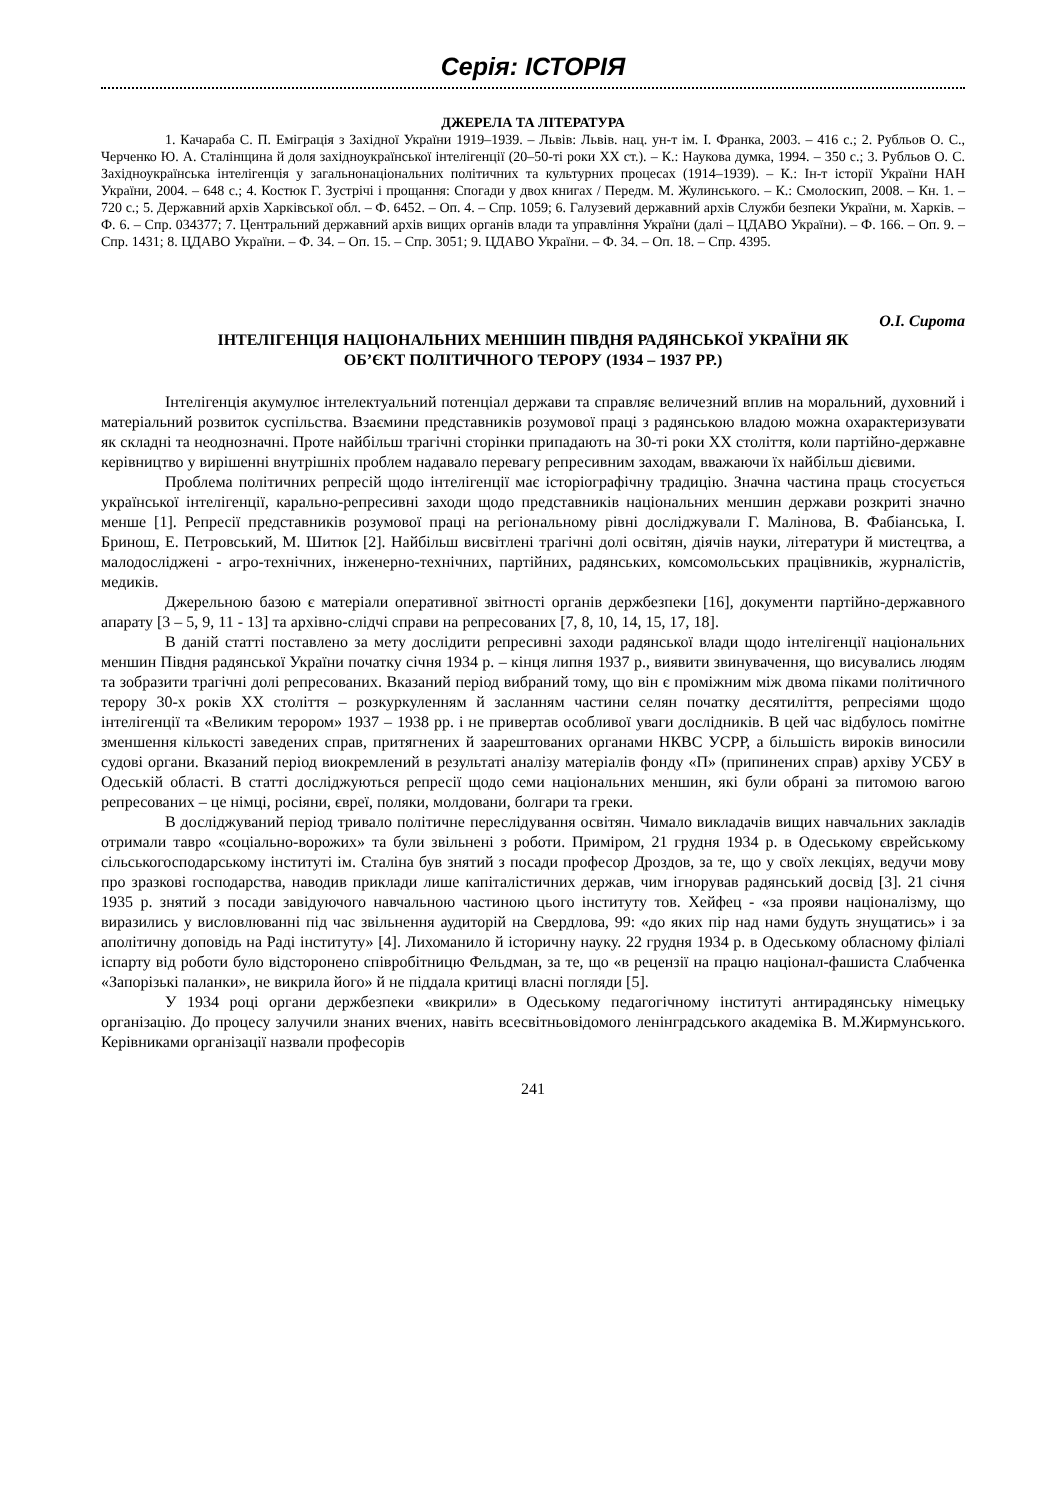Серія: ІСТОРІЯ
ДЖЕРЕЛА ТА ЛІТЕРАТУРА
1. Качараба С. П. Еміграція з Західної України 1919–1939. – Львів: Львів. нац. ун-т ім. І. Франка, 2003. – 416 с.; 2. Рубльов О. С., Черченко Ю. А. Сталінщина й доля західноукраїнської інтелігенції (20–50-ті роки ХХ ст.). – К.: Наукова думка, 1994. – 350 с.; 3. Рубльов О. С. Західноукраїнська інтелігенція у загальнонаціональних політичних та культурних процесах (1914–1939). – К.: Ін-т історії України НАН України, 2004. – 648 с.; 4. Костюк Г. Зустрічі і прощання: Спогади у двох книгах / Передм. М. Жулинського. – К.: Смолоскип, 2008. – Кн. 1. – 720 с.; 5. Державний архів Харківської обл. – Ф. 6452. – Оп. 4. – Спр. 1059; 6. Галузевий державний архів Служби безпеки України, м. Харків. – Ф. 6. – Спр. 034377; 7. Центральний державний архів вищих органів влади та управління України (далі – ЦДАВО України). – Ф. 166. – Оп. 9. – Спр. 1431; 8. ЦДАВО України. – Ф. 34. – Оп. 15. – Спр. 3051; 9. ЦДАВО України. – Ф. 34. – Оп. 18. – Спр. 4395.
О.І. Сирота
ІНТЕЛІГЕНЦІЯ НАЦІОНАЛЬНИХ МЕНШИН ПІВДНЯ РАДЯНСЬКОЇ УКРАЇНИ ЯК
ОБ’ЄКТ ПОЛІТИЧНОГО ТЕРОРУ (1934 – 1937 РР.)
Інтелігенція акумулює інтелектуальний потенціал держави та справляє величезний вплив на моральний, духовний і матеріальний розвиток суспільства. Взаємини представників розумової праці з радянською владою можна охарактеризувати як складні та неоднозначні. Проте найбільш трагічні сторінки припадають на 30-ті роки ХХ століття, коли партійно-державне керівництво у вирішенні внутрішніх проблем надавало перевагу репресивним заходам, вважаючи їх найбільш дієвими.
Проблема політичних репресій щодо інтелігенції має історіографічну традицію. Значна частина праць стосується української інтелігенції, карально-репресивні заходи щодо представників національних меншин держави розкриті значно менше [1]. Репресії представників розумової праці на регіональному рівні досліджували Г. Малінова, В. Фабіанська, І. Бринош, Е. Петровський, М. Шитюк [2]. Найбільш висвітлені трагічні долі освітян, діячів науки, літератури й мистецтва, а малодосліджені - агро-технічних, інженерно-технічних, партійних, радянських, комсомольських працівників, журналістів, медиків.
Джерельною базою є матеріали оперативної звітності органів держбезпеки [16], документи партійно-державного апарату [3 – 5, 9, 11 - 13] та архівно-слідчі справи на репресованих [7, 8, 10, 14, 15, 17, 18].
В даній статті поставлено за мету дослідити репресивні заходи радянської влади щодо інтелігенції національних меншин Півдня радянської України початку січня 1934 р. – кінця липня 1937 р., виявити звинувачення, що висувались людям та зобразити трагічні долі репресованих. Вказаний період вибраний тому, що він є проміжним між двома піками політичного терору 30-х років ХХ століття – розкуркуленням й засланням частини селян початку десятиліття, репресіями щодо інтелігенції та «Великим терором» 1937 – 1938 рр. і не привертав особливої уваги дослідників. В цей час відбулось помітне зменшення кількості заведених справ, притягнених й заарештованих органами НКВС УСРР, а більшість вироків виносили судові органи. Вказаний період виокремлений в результаті аналізу матеріалів фонду «П» (припинених справ) архіву УСБУ в Одеській області. В статті досліджуються репресії щодо семи національних меншин, які були обрані за питомою вагою репресованих – це німці, росіяни, євреї, поляки, молдовани, болгари та греки.
В досліджуваний період тривало політичне переслідування освітян. Чимало викладачів вищих навчальних закладів отримали тавро «соціально-ворожих» та були звільнені з роботи. Приміром, 21 грудня 1934 р. в Одеському єврейському сільськогосподарському інституті ім. Сталіна був знятий з посади професор Дроздов, за те, що у своїх лекціях, ведучи мову про зразкові господарства, наводив приклади лише капіталістичних держав, чим ігнорував радянський досвід [3]. 21 січня 1935 р. знятий з посади завідуючого навчальною частиною цього інституту тов. Хейфец - «за прояви націоналізму, що виразились у висловлюванні під час звільнення аудиторій на Свердлова, 99: «до яких пір над нами будуть знущатись» і за аполітичну доповідь на Раді інституту» [4]. Лихоманило й історичну науку. 22 грудня 1934 р. в Одеському обласному філіалі іспарту від роботи було відсторонено співробітницю Фельдман, за те, що «в рецензії на працю націонал-фашиста Слабченка «Запорізькі паланки», не викрила його» й не піддала критиці власні погляди [5].
У 1934 році органи держбезпеки «викрили» в Одеському педагогічному інституті антирадянську німецьку організацію. До процесу залучили знаних вчених, навіть всесвітньовідомого ленінградського академіка В. М.Жирмунського. Керівниками організації назвали професорів
241